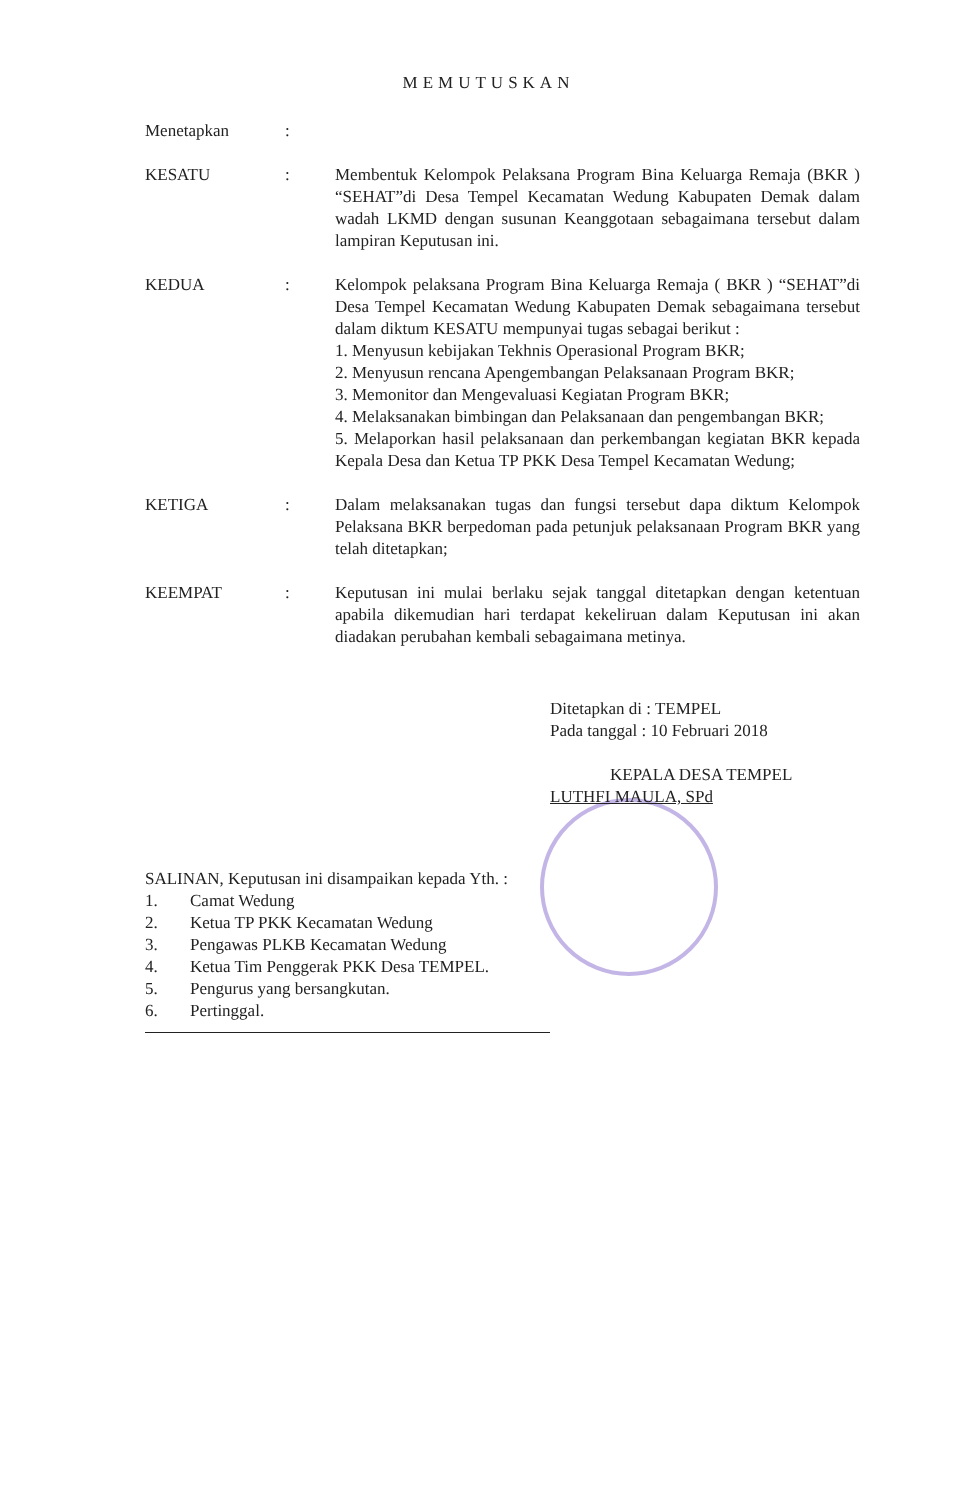MEMUTUSKAN
Menetapkan :
KESATU : Membentuk Kelompok Pelaksana Program Bina Keluarga Remaja (BKR ) “SEHAT”di Desa Tempel Kecamatan Wedung Kabupaten Demak dalam wadah LKMD dengan susunan Keanggotaan sebagaimana tersebut dalam lampiran Keputusan ini.
KEDUA : Kelompok pelaksana Program Bina Keluarga Remaja ( BKR ) “SEHAT”di Desa Tempel Kecamatan Wedung Kabupaten Demak sebagaimana tersebut dalam diktum KESATU mempunyai tugas sebagai berikut :
1. Menyusun kebijakan Tekhnis Operasional Program BKR;
2. Menyusun rencana Apengembangan Pelaksanaan Program BKR;
3. Memonitor dan Mengevaluasi Kegiatan Program BKR;
4. Melaksanakan bimbingan dan Pelaksanaan dan pengembangan BKR;
5. Melaporkan hasil pelaksanaan dan perkembangan kegiatan BKR kepada Kepala Desa dan Ketua TP PKK Desa Tempel Kecamatan Wedung;
KETIGA : Dalam melaksanakan tugas dan fungsi tersebut dapa diktum Kelompok Pelaksana BKR berpedoman pada petunjuk pelaksanaan Program BKR yang telah ditetapkan;
KEEMPAT : Keputusan ini mulai berlaku sejak tanggal ditetapkan dengan ketentuan apabila dikemudian hari terdapat kekeliruan dalam Keputusan ini akan diadakan perubahan kembali sebagaimana metinya.
Ditetapkan di : TEMPEL
Pada tanggal : 10 Februari 2018
KEPALA DESA TEMPEL
LUTHFI MAULA, SPd
SALINAN, Keputusan ini disampaikan kepada Yth. :
1. Camat Wedung
2. Ketua TP PKK Kecamatan Wedung
3. Pengawas PLKB Kecamatan Wedung
4. Ketua Tim Penggerak PKK Desa TEMPEL.
5. Pengurus yang bersangkutan.
6. Pertinggal.